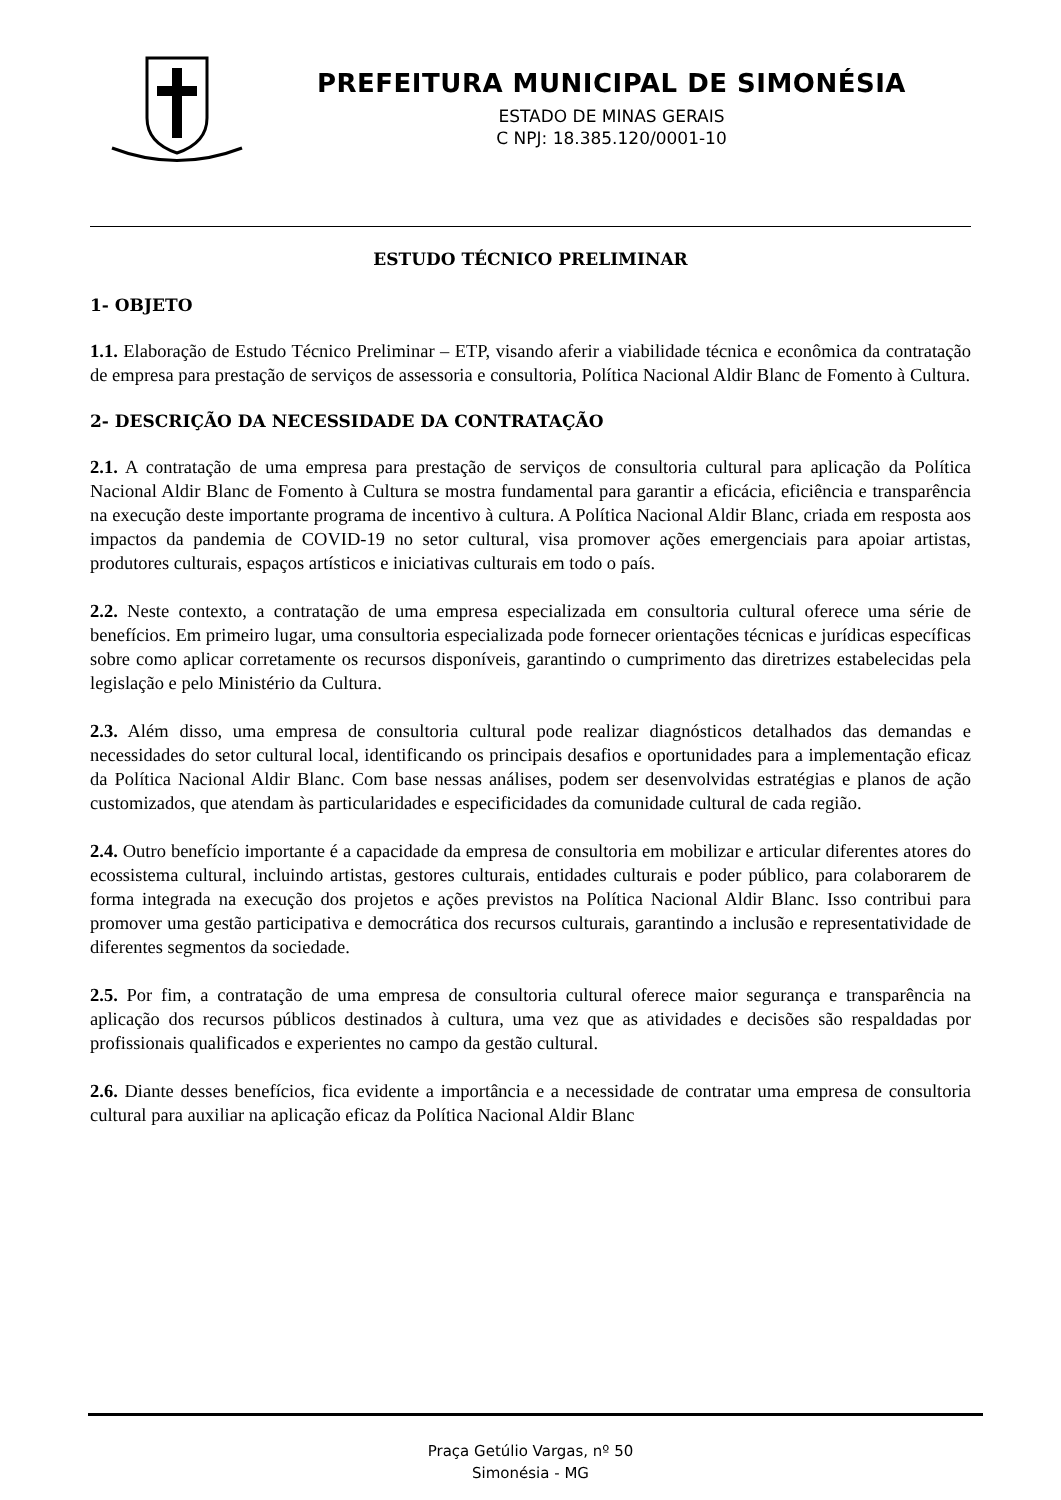PREFEITURA MUNICIPAL DE SIMONÉSIA
ESTADO DE MINAS GERAIS
C NPJ: 18.385.120/0001-10
ESTUDO TÉCNICO PRELIMINAR
1- OBJETO
1.1. Elaboração de Estudo Técnico Preliminar – ETP, visando aferir a viabilidade técnica e econômica da contratação de empresa para prestação de serviços de assessoria e consultoria, Política Nacional Aldir Blanc de Fomento à Cultura.
2- DESCRIÇÃO DA NECESSIDADE DA CONTRATAÇÃO
2.1. A contratação de uma empresa para prestação de serviços de consultoria cultural para aplicação da Política Nacional Aldir Blanc de Fomento à Cultura se mostra fundamental para garantir a eficácia, eficiência e transparência na execução deste importante programa de incentivo à cultura. A Política Nacional Aldir Blanc, criada em resposta aos impactos da pandemia de COVID-19 no setor cultural, visa promover ações emergenciais para apoiar artistas, produtores culturais, espaços artísticos e iniciativas culturais em todo o país.
2.2. Neste contexto, a contratação de uma empresa especializada em consultoria cultural oferece uma série de benefícios. Em primeiro lugar, uma consultoria especializada pode fornecer orientações técnicas e jurídicas específicas sobre como aplicar corretamente os recursos disponíveis, garantindo o cumprimento das diretrizes estabelecidas pela legislação e pelo Ministério da Cultura.
2.3. Além disso, uma empresa de consultoria cultural pode realizar diagnósticos detalhados das demandas e necessidades do setor cultural local, identificando os principais desafios e oportunidades para a implementação eficaz da Política Nacional Aldir Blanc. Com base nessas análises, podem ser desenvolvidas estratégias e planos de ação customizados, que atendam às particularidades e especificidades da comunidade cultural de cada região.
2.4. Outro benefício importante é a capacidade da empresa de consultoria em mobilizar e articular diferentes atores do ecossistema cultural, incluindo artistas, gestores culturais, entidades culturais e poder público, para colaborarem de forma integrada na execução dos projetos e ações previstos na Política Nacional Aldir Blanc. Isso contribui para promover uma gestão participativa e democrática dos recursos culturais, garantindo a inclusão e representatividade de diferentes segmentos da sociedade.
2.5. Por fim, a contratação de uma empresa de consultoria cultural oferece maior segurança e transparência na aplicação dos recursos públicos destinados à cultura, uma vez que as atividades e decisões são respaldadas por profissionais qualificados e experientes no campo da gestão cultural.
2.6. Diante desses benefícios, fica evidente a importância e a necessidade de contratar uma empresa de consultoria cultural para auxiliar na aplicação eficaz da Política Nacional Aldir Blanc
Praça Getúlio Vargas, nº 50
Simonésia - MG